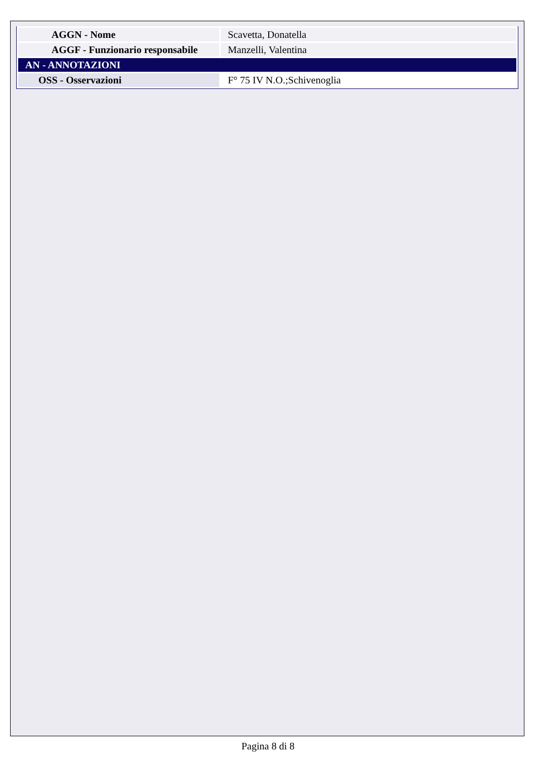| AGGN - Nome | Scavetta, Donatella |
| AGGF - Funzionario responsabile | Manzelli, Valentina |
| AN - ANNOTAZIONI | |
| OSS - Osservazioni | F° 75 IV N.O.;Schivenoglia |
Pagina 8 di 8